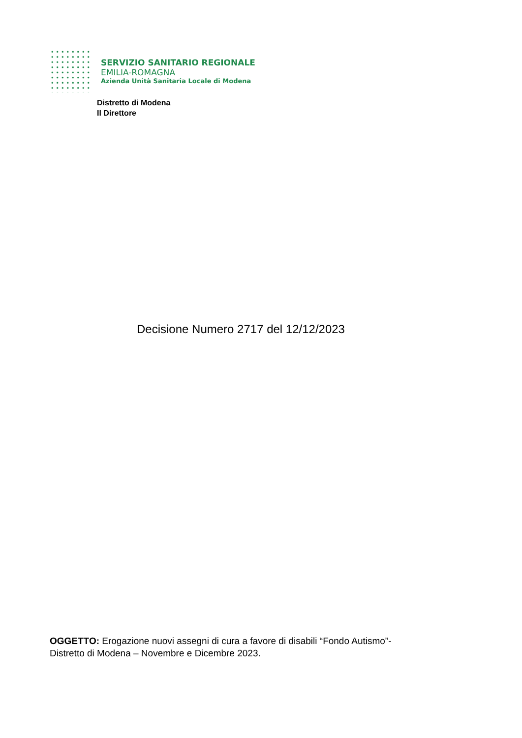SERVIZIO SANITARIO REGIONALE
EMILIA-ROMAGNA
Azienda Unità Sanitaria Locale di Modena
Distretto di Modena
Il Direttore
Decisione Numero 2717 del 12/12/2023
OGGETTO: Erogazione nuovi assegni di cura a favore di disabili “Fondo Autismo”-
Distretto di Modena – Novembre e Dicembre 2023.